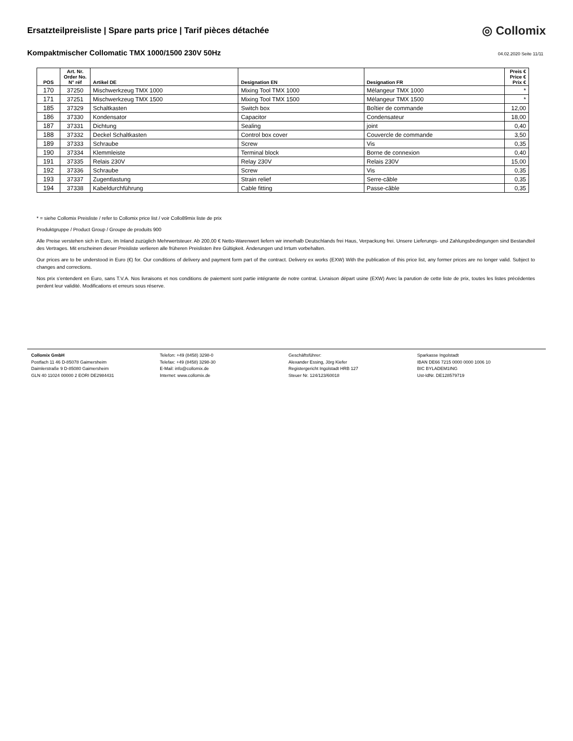Ersatzteilpreisliste | Spare parts price | Tarif pièces détachée
◎ Collomix
Kompaktmischer Collomatic TMX 1000/1500 230V 50Hz
04.02.2020 Seite 11/11
| POS | Art. Nr. Order No. N° réf | Artikel DE | Designation EN | Designation FR | Preis € Price € Prix € |
| --- | --- | --- | --- | --- | --- |
| 170 | 37250 | Mischwerkzeug TMX 1000 | Mixing Tool TMX 1000 | Mélangeur TMX 1000 | * |
| 171 | 37251 | Mischwerkzeug TMX 1500 | Mixing Tool TMX 1500 | Mélangeur TMX 1500 | * |
| 185 | 37329 | Schaltkasten | Switch box | Boîtier de commande | 12,00 |
| 186 | 37330 | Kondensator | Capacitor | Condensateur | 18,00 |
| 187 | 37331 | Dichtung | Sealing | joint | 0,40 |
| 188 | 37332 | Deckel Schaltkasten | Control box cover | Couvercle de commande | 3,50 |
| 189 | 37333 | Schraube | Screw | Vis | 0,35 |
| 190 | 37334 | Klemmleiste | Terminal block | Borne de connexion | 0,40 |
| 191 | 37335 | Relais 230V | Relay 230V | Relais 230V | 15,00 |
| 192 | 37336 | Schraube | Screw | Vis | 0,35 |
| 193 | 37337 | Zugentlastung | Strain relief | Serre-câble | 0,35 |
| 194 | 37338 | Kabeldurchführung | Cable fitting | Passe-câble | 0,35 |
* = siehe Collomix Preisliste / refer to Collomix price list / voir Collo89mix liste de prix
Produktgruppe / Product Group / Groupe de produits 900
Alle Preise verstehen sich in Euro, im Inland zuzüglich Mehrwertsteuer. Ab 200,00 € Netto-Warenwert liefern wir innerhalb Deutschlands frei Haus, Verpackung frei. Unsere Lieferungs- und Zahlungsbedingungen sind Bestandteil des Vertrages. Mit erscheinen dieser Preisliste verlieren alle früheren Preislisten ihre Gültigkeit. Änderungen und Irrtum vorbehalten.
Our prices are to be understood in Euro (€) for. Our conditions of delivery and payment form part of the contract. Delivery ex works (EXW) With the publication of this price list, any former prices are no longer valid. Subject to changes and corrections.
Nos prix s’entendent en Euro, sans T.V.A. Nos livraisons et nos conditions de paiement sont partie intégrante de notre contrat. Livraison départ usine (EXW) Avec la parution de cette liste de prix, toutes les listes précédentes perdent leur validité. Modifications et erreurs sous réserve.
Collomix GmbH
Postfach 11 46 D-85078 Gaimersheim
Daimlerstraße 9 D-85080 Gaimersheim
GLN 40 11024 00000 2 EORI DE2984431
Telefon: +49 (8458) 3298-0
Telefax: +49 (8458) 3298-30
E-Mail: info@collomix.de
Internet: www.collomix.de
Geschäftsführer:
Alexander Essing, Jörg Kiefer
Registergericht Ingolstadt HRB 127
Steuer Nr. 124/123/60018
Sparkasse Ingolstadt
IBAN DE66 7215 0000 0000 1006 10
BIC BYLADEM1ING
Ust-IdNr. DE128579719